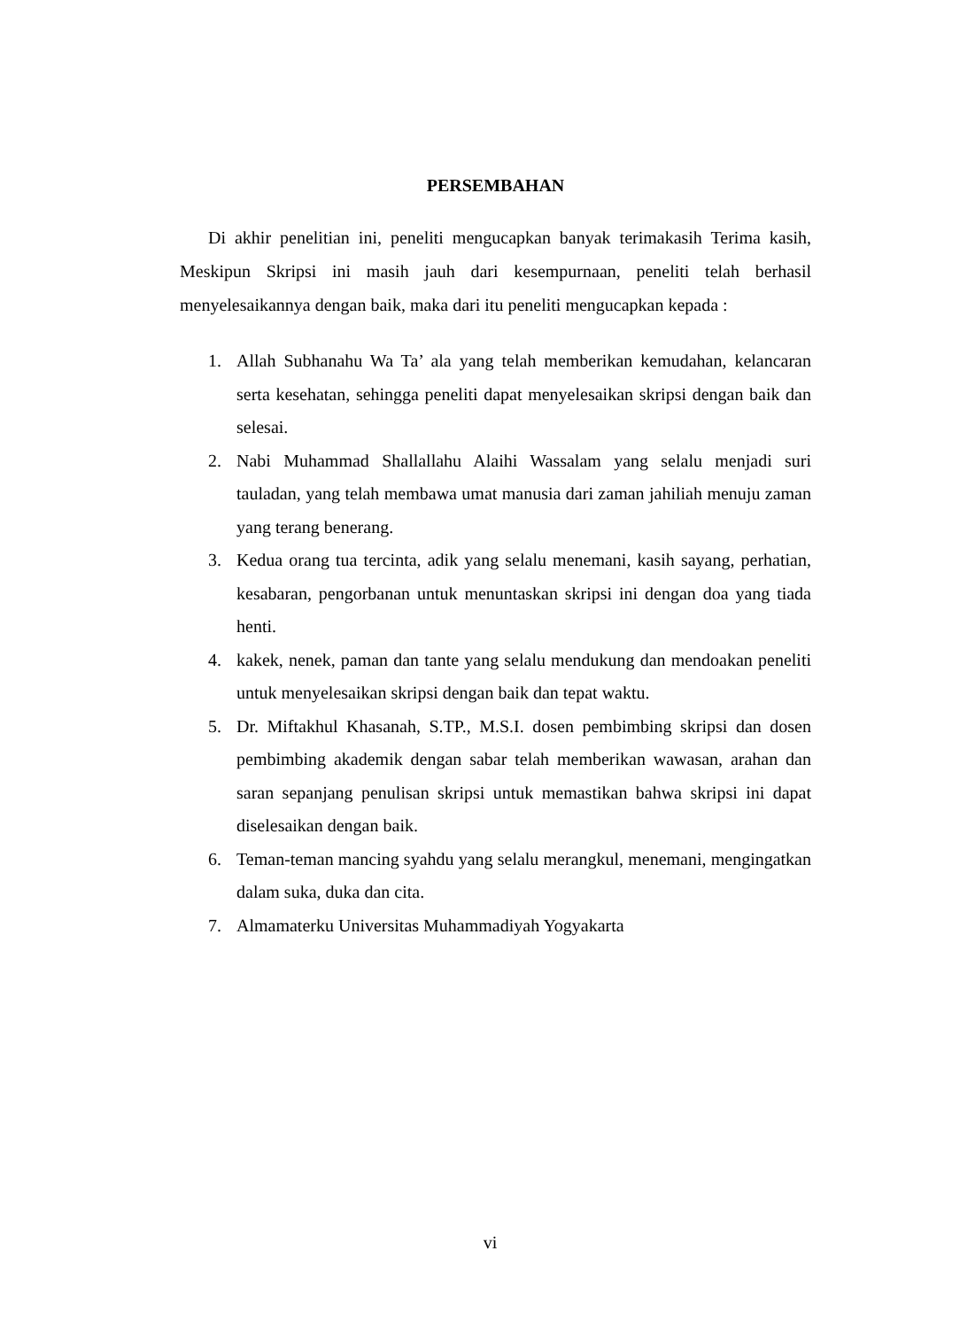PERSEMBAHAN
Di akhir penelitian ini, peneliti mengucapkan banyak terimakasih Terima kasih, Meskipun Skripsi ini masih jauh dari kesempurnaan, peneliti telah berhasil menyelesaikannya dengan baik, maka dari itu peneliti mengucapkan kepada :
1. Allah Subhanahu Wa Ta’ ala yang telah memberikan kemudahan, kelancaran serta kesehatan, sehingga peneliti dapat menyelesaikan skripsi dengan baik dan selesai.
2. Nabi Muhammad Shallallahu Alaihi Wassalam yang selalu menjadi suri tauladan, yang telah membawa umat manusia dari zaman jahiliah menuju zaman yang terang benerang.
3. Kedua orang tua tercinta, adik yang selalu menemani, kasih sayang, perhatian, kesabaran, pengorbanan untuk menuntaskan skripsi ini dengan doa yang tiada henti.
4. kakek, nenek, paman dan tante yang selalu mendukung dan mendoakan peneliti untuk menyelesaikan skripsi dengan baik dan tepat waktu.
5. Dr. Miftakhul Khasanah, S.TP., M.S.I. dosen pembimbing skripsi dan dosen pembimbing akademik dengan sabar telah memberikan wawasan, arahan dan saran sepanjang penulisan skripsi untuk memastikan bahwa skripsi ini dapat diselesaikan dengan baik.
6. Teman-teman mancing syahdu yang selalu merangkul, menemani, mengingatkan dalam suka, duka dan cita.
7. Almamaterku Universitas Muhammadiyah Yogyakarta
vi